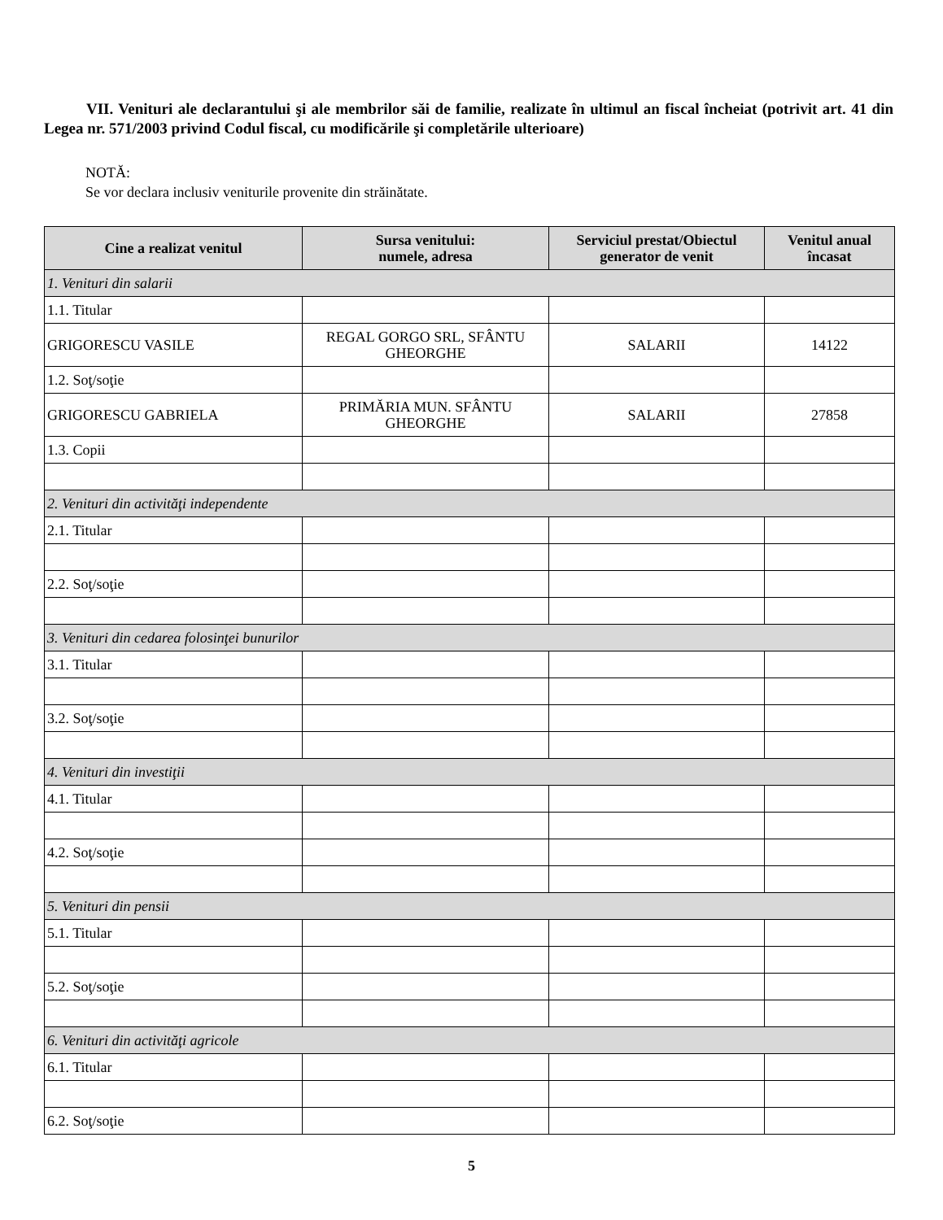VII. Venituri ale declarantului şi ale membrilor săi de familie, realizate în ultimul an fiscal încheiat (potrivit art. 41 din Legea nr. 571/2003 privind Codul fiscal, cu modificările şi completările ulterioare)
NOTĂ:
Se vor declara inclusiv veniturile provenite din străinătate.
| Cine a realizat venitul | Sursa venitului: numele, adresa | Serviciul prestat/Obiectul generator de venit | Venitul anual încasat |
| --- | --- | --- | --- |
| 1. Venituri din salarii | | | |
| 1.1. Titular | | | |
| GRIGORESCU VASILE | REGAL GORGO SRL, SFÂNTU GHEORGHE | SALARII | 14122 |
| 1.2. Soţ/soţie | | | |
| GRIGORESCU GABRIELA | PRIMĂRIA MUN. SFÂNTU GHEORGHE | SALARII | 27858 |
| 1.3. Copii | | | |
| 2. Venituri din activităţi independente | | | |
| 2.1. Titular | | | |
| 2.2. Soţ/soţie | | | |
| 3. Venituri din cedarea folosinţei bunurilor | | | |
| 3.1. Titular | | | |
| 3.2. Soţ/soţie | | | |
| 4. Venituri din investiţii | | | |
| 4.1. Titular | | | |
| 4.2. Soţ/soţie | | | |
| 5. Venituri din pensii | | | |
| 5.1. Titular | | | |
| 5.2. Soţ/soţie | | | |
| 6. Venituri din activităţi agricole | | | |
| 6.1. Titular | | | |
| 6.2. Soţ/soţie | | | |
5